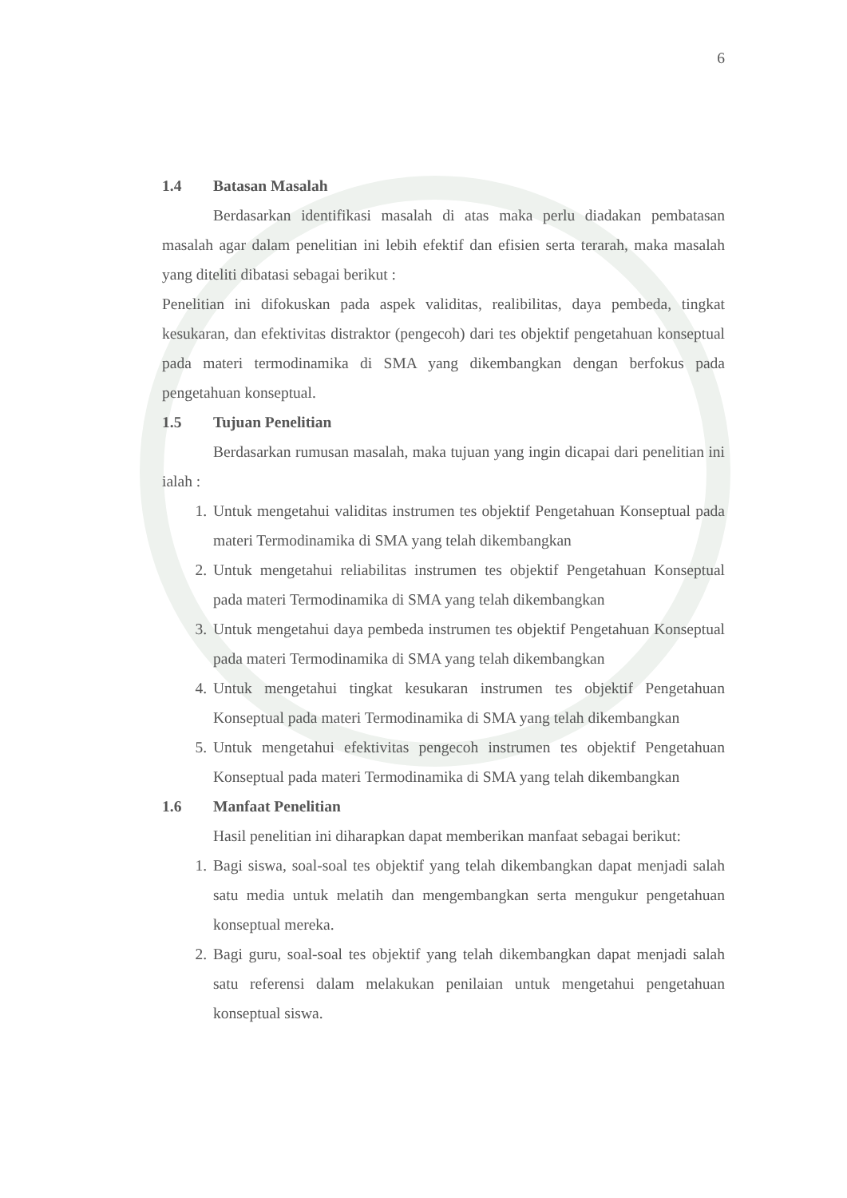6
1.4 Batasan Masalah
Berdasarkan identifikasi masalah di atas maka perlu diadakan pembatasan masalah agar dalam penelitian ini lebih efektif dan efisien serta terarah, maka masalah yang diteliti dibatasi sebagai berikut :
Penelitian ini difokuskan pada aspek validitas, realibilitas, daya pembeda, tingkat kesukaran, dan efektivitas distraktor (pengecoh) dari tes objektif pengetahuan konseptual pada materi termodinamika di SMA yang dikembangkan dengan berfokus pada pengetahuan konseptual.
1.5 Tujuan Penelitian
Berdasarkan rumusan masalah, maka tujuan yang ingin dicapai dari penelitian ini ialah :
1. Untuk mengetahui validitas instrumen tes objektif Pengetahuan Konseptual pada materi Termodinamika di SMA yang telah dikembangkan
2. Untuk mengetahui reliabilitas instrumen tes objektif Pengetahuan Konseptual pada materi Termodinamika di SMA yang telah dikembangkan
3. Untuk mengetahui daya pembeda instrumen tes objektif Pengetahuan Konseptual pada materi Termodinamika di SMA yang telah dikembangkan
4. Untuk mengetahui tingkat kesukaran instrumen tes objektif Pengetahuan Konseptual pada materi Termodinamika di SMA yang telah dikembangkan
5. Untuk mengetahui efektivitas pengecoh instrumen tes objektif Pengetahuan Konseptual pada materi Termodinamika di SMA yang telah dikembangkan
1.6 Manfaat Penelitian
Hasil penelitian ini diharapkan dapat memberikan manfaat sebagai berikut:
1. Bagi siswa, soal-soal tes objektif yang telah dikembangkan dapat menjadi salah satu media untuk melatih dan mengembangkan serta mengukur pengetahuan konseptual mereka.
2. Bagi guru, soal-soal tes objektif yang telah dikembangkan dapat menjadi salah satu referensi dalam melakukan penilaian untuk mengetahui pengetahuan konseptual siswa.